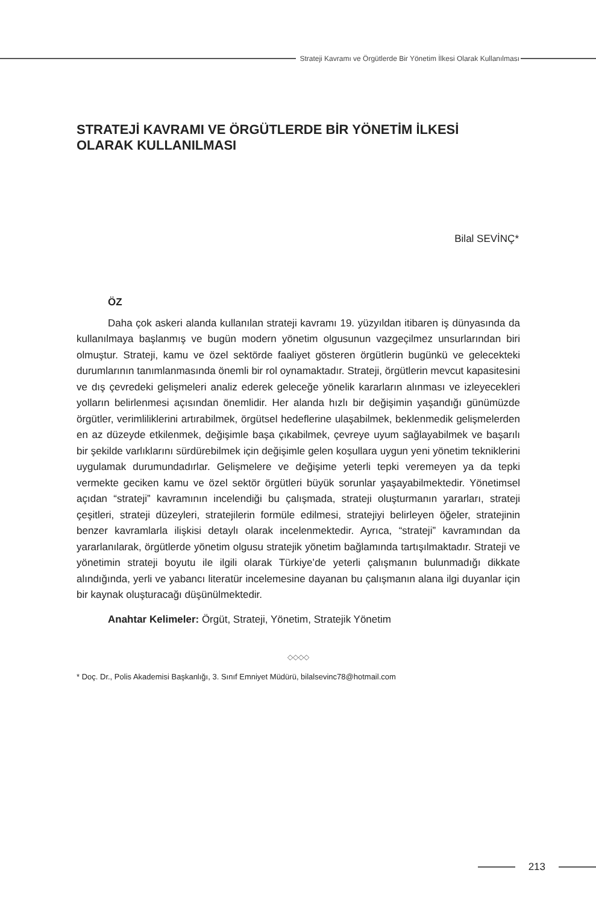Strateji Kavramı ve Örgütlerde Bir Yönetim İlkesi Olarak Kullanılması
STRATEJİ KAVRAMI VE ÖRGÜTLERDE BİR YÖNETİM İLKESİ OLARAK KULLANILMASI
Bilal SEVİNÇ*
ÖZ
Daha çok askeri alanda kullanılan strateji kavramı 19. yüzyıldan itibaren iş dünyasında da kullanılmaya başlanmış ve bugün modern yönetim olgusunun vazgeçilmez unsurlarından biri olmuştur. Strateji, kamu ve özel sektörde faaliyet gösteren örgütlerin bugünkü ve gelecekteki durumlarının tanımlanmasında önemli bir rol oynamaktadır. Strateji, örgütlerin mevcut kapasitesini ve dış çevredeki gelişmeleri analiz ederek geleceğe yönelik kararların alınması ve izleyecekleri yolların belirlenmesi açısından önemlidir. Her alanda hızlı bir değişimin yaşandığı günümüzde örgütler, verimliliklerini artırabilmek, örgütsel hedeflerine ulaşabilmek, beklenmedik gelişmelerden en az düzeyde etkilenmek, değişimle başa çıkabilmek, çevreye uyum sağlayabilmek ve başarılı bir şekilde varlıklarını sürdürebilmek için değişimle gelen koşullara uygun yeni yönetim tekniklerini uygulamak durumundadırlar. Gelişmelere ve değişime yeterli tepki veremeyen ya da tepki vermekte geciken kamu ve özel sektör örgütleri büyük sorunlar yaşayabilmektedir. Yönetimsel açıdan “strateji” kavramının incelendiği bu çalışmada, strateji oluşturmanın yararları, strateji çeşitleri, strateji düzeyleri, stratejilerin formüle edilmesi, stratejiyi belirleyen öğeler, stratejinin benzer kavramlarla ilişkisi detaylı olarak incelenmektedir. Ayrıca, “strateji” kavramından da yararlanılarak, örgütlerde yönetim olgusu stratejik yönetim bağlamında tartışılmaktadır. Strateji ve yönetimin strateji boyutu ile ilgili olarak Türkiye’de yeterli çalışmanın bulunmadığı dikkate alındığında, yerli ve yabancı literatür incelemesine dayanan bu çalışmanın alana ilgi duyanlar için bir kaynak oluşturacağı düşünülmektedir.
Anahtar Kelimeler: Örgüt, Strateji, Yönetim, Stratejik Yönetim
◇◇◇◇
* Doç. Dr., Polis Akademisi Başkanlığı, 3. Sınıf Emniyet Müdürü, bilalsevinc78@hotmail.com
213